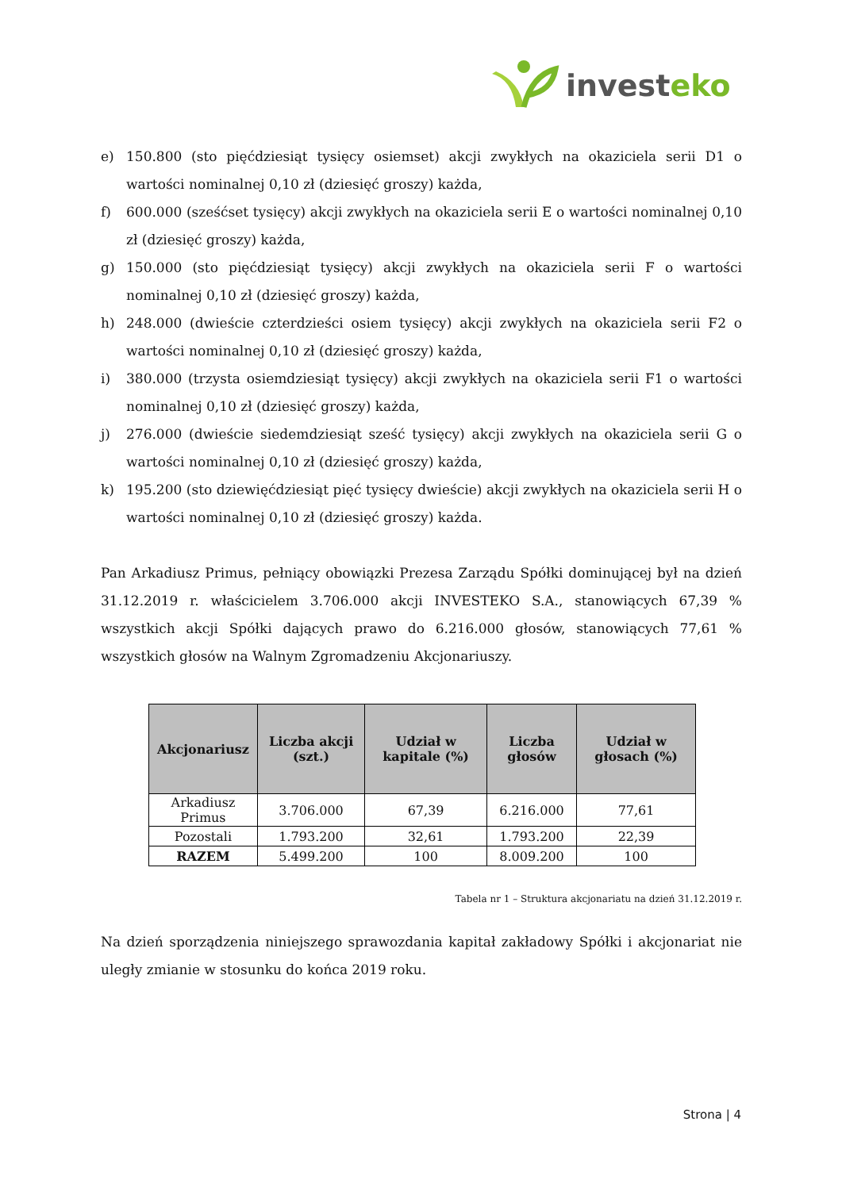investeko
e) 150.800 (sto pięćdziesiąt tysięcy osiemset) akcji zwykłych na okaziciela serii D1 o wartości nominalnej 0,10 zł (dziesięć groszy) każda,
f) 600.000 (sześćset tysięcy) akcji zwykłych na okaziciela serii E o wartości nominalnej 0,10 zł (dziesięć groszy) każda,
g) 150.000 (sto pięćdziesiąt tysięcy) akcji zwykłych na okaziciela serii F o wartości nominalnej 0,10 zł (dziesięć groszy) każda,
h) 248.000 (dwieście czterdzieści osiem tysięcy) akcji zwykłych na okaziciela serii F2 o wartości nominalnej 0,10 zł (dziesięć groszy) każda,
i) 380.000 (trzysta osiemdziesiąt tysięcy) akcji zwykłych na okaziciela serii F1 o wartości nominalnej 0,10 zł (dziesięć groszy) każda,
j) 276.000 (dwieście siedemdziesiąt sześć tysięcy) akcji zwykłych na okaziciela serii G o wartości nominalnej 0,10 zł (dziesięć groszy) każda,
k) 195.200 (sto dziewięćdziesiąt pięć tysięcy dwieście) akcji zwykłych na okaziciela serii H o wartości nominalnej 0,10 zł (dziesięć groszy) każda.
Pan Arkadiusz Primus, pełniący obowiązki Prezesa Zarządu Spółki dominującej był na dzień 31.12.2019 r. właścicielem 3.706.000 akcji INVESTEKO S.A., stanowiących 67,39 % wszystkich akcji Spółki dających prawo do 6.216.000 głosów, stanowiących 77,61 % wszystkich głosów na Walnym Zgromadzeniu Akcjonariuszy.
| Akcjonariusz | Liczba akcji (szt.) | Udział w kapitale (%) | Liczba głosów | Udział w głosach (%) |
| --- | --- | --- | --- | --- |
| Arkadiusz Primus | 3.706.000 | 67,39 | 6.216.000 | 77,61 |
| Pozostali | 1.793.200 | 32,61 | 1.793.200 | 22,39 |
| RAZEM | 5.499.200 | 100 | 8.009.200 | 100 |
Tabela nr 1 – Struktura akcjonariatu na dzień 31.12.2019 r.
Na dzień sporządzenia niniejszego sprawozdania kapitał zakładowy Spółki i akcjonariat nie uległy zmianie w stosunku do końca 2019 roku.
Strona | 4